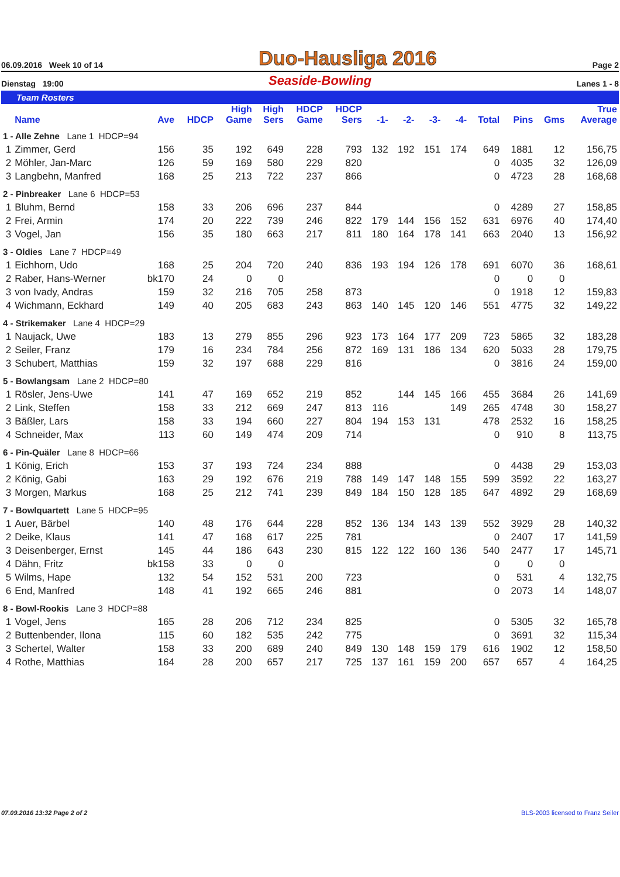06.09.2016 Week 10 of 14 Duo-Hausliga 2016 Page 2
Dienstag 19:00 Seaside-Bowling Lanes 1 - 8
Team Rosters
| | Name | Ave | HDCP | High Game | High Sers | HDCP Game | HDCP Sers | -1- | -2- | -3- | -4- | Total | Pins | Gms | True Average |
| --- | --- | --- | --- | --- | --- | --- | --- | --- | --- | --- | --- | --- | --- | --- | --- |
| 1 - Alle Zehne Lane 1 HDCP=94 | | | | | | | | | | | | | | | |
| 1 | Zimmer, Gerd | 156 | 35 | 192 | 649 | 228 | 793 | 132 | 192 | 151 | 174 | 649 | 1881 | 12 | 156,75 |
| 2 | Möhler, Jan-Marc | 126 | 59 | 169 | 580 | 229 | 820 | | | | | 0 | 4035 | 32 | 126,09 |
| 3 | Langbehn, Manfred | 168 | 25 | 213 | 722 | 237 | 866 | | | | | 0 | 4723 | 28 | 168,68 |
| 2 - Pinbreaker Lane 6 HDCP=53 | | | | | | | | | | | | | | | |
| 1 | Bluhm, Bernd | 158 | 33 | 206 | 696 | 237 | 844 | | | | | 0 | 4289 | 27 | 158,85 |
| 2 | Frei, Armin | 174 | 20 | 222 | 739 | 246 | 822 | 179 | 144 | 156 | 152 | 631 | 6976 | 40 | 174,40 |
| 3 | Vogel, Jan | 156 | 35 | 180 | 663 | 217 | 811 | 180 | 164 | 178 | 141 | 663 | 2040 | 13 | 156,92 |
| 3 - Oldies Lane 7 HDCP=49 | | | | | | | | | | | | | | | |
| 1 | Eichhorn, Udo | 168 | 25 | 204 | 720 | 240 | 836 | 193 | 194 | 126 | 178 | 691 | 6070 | 36 | 168,61 |
| 2 | Raber, Hans-Werner | bk170 | 24 | 0 | 0 | | | | | | | 0 | 0 | 0 | |
| 3 | von Ivady, Andras | 159 | 32 | 216 | 705 | 258 | 873 | | | | | 0 | 1918 | 12 | 159,83 |
| 4 | Wichmann, Eckhard | 149 | 40 | 205 | 683 | 243 | 863 | 140 | 145 | 120 | 146 | 551 | 4775 | 32 | 149,22 |
| 4 - Strikemaker Lane 4 HDCP=29 | | | | | | | | | | | | | | | |
| 1 | Naujack, Uwe | 183 | 13 | 279 | 855 | 296 | 923 | 173 | 164 | 177 | 209 | 723 | 5865 | 32 | 183,28 |
| 2 | Seiler, Franz | 179 | 16 | 234 | 784 | 256 | 872 | 169 | 131 | 186 | 134 | 620 | 5033 | 28 | 179,75 |
| 3 | Schubert, Matthias | 159 | 32 | 197 | 688 | 229 | 816 | | | | | 0 | 3816 | 24 | 159,00 |
| 5 - Bowlangsam Lane 2 HDCP=80 | | | | | | | | | | | | | | | |
| 1 | Rösler, Jens-Uwe | 141 | 47 | 169 | 652 | 219 | 852 | | 144 | 145 | 166 | 455 | 3684 | 26 | 141,69 |
| 2 | Link, Steffen | 158 | 33 | 212 | 669 | 247 | 813 | 116 | | | 149 | 265 | 4748 | 30 | 158,27 |
| 3 | Bäßler, Lars | 158 | 33 | 194 | 660 | 227 | 804 | 194 | 153 | 131 | | 478 | 2532 | 16 | 158,25 |
| 4 | Schneider, Max | 113 | 60 | 149 | 474 | 209 | 714 | | | | | 0 | 910 | 8 | 113,75 |
| 6 - Pin-Quäler Lane 8 HDCP=66 | | | | | | | | | | | | | | | |
| 1 | König, Erich | 153 | 37 | 193 | 724 | 234 | 888 | | | | | 0 | 4438 | 29 | 153,03 |
| 2 | König, Gabi | 163 | 29 | 192 | 676 | 219 | 788 | 149 | 147 | 148 | 155 | 599 | 3592 | 22 | 163,27 |
| 3 | Morgen, Markus | 168 | 25 | 212 | 741 | 239 | 849 | 184 | 150 | 128 | 185 | 647 | 4892 | 29 | 168,69 |
| 7 - Bowlquartett Lane 5 HDCP=95 | | | | | | | | | | | | | | | |
| 1 | Auer, Bärbel | 140 | 48 | 176 | 644 | 228 | 852 | 136 | 134 | 143 | 139 | 552 | 3929 | 28 | 140,32 |
| 2 | Deike, Klaus | 141 | 47 | 168 | 617 | 225 | 781 | | | | | 0 | 2407 | 17 | 141,59 |
| 3 | Deisenberger, Ernst | 145 | 44 | 186 | 643 | 230 | 815 | 122 | 122 | 160 | 136 | 540 | 2477 | 17 | 145,71 |
| 4 | Dähn, Fritz | bk158 | 33 | 0 | 0 | | | | | | | 0 | 0 | 0 | |
| 5 | Wilms, Hape | 132 | 54 | 152 | 531 | 200 | 723 | | | | | 0 | 531 | 4 | 132,75 |
| 6 | End, Manfred | 148 | 41 | 192 | 665 | 246 | 881 | | | | | 0 | 2073 | 14 | 148,07 |
| 8 - Bowl-Rookis Lane 3 HDCP=88 | | | | | | | | | | | | | | | |
| 1 | Vogel, Jens | 165 | 28 | 206 | 712 | 234 | 825 | | | | | 0 | 5305 | 32 | 165,78 |
| 2 | Buttenbender, Ilona | 115 | 60 | 182 | 535 | 242 | 775 | | | | | 0 | 3691 | 32 | 115,34 |
| 3 | Schertel, Walter | 158 | 33 | 200 | 689 | 240 | 849 | 130 | 148 | 159 | 179 | 616 | 1902 | 12 | 158,50 |
| 4 | Rothe, Matthias | 164 | 28 | 200 | 657 | 217 | 725 | 137 | 161 | 159 | 200 | 657 | 657 | 4 | 164,25 |
07.09.2016 13:32 Page 2 of 2 BLS-2003 licensed to Franz Seiler